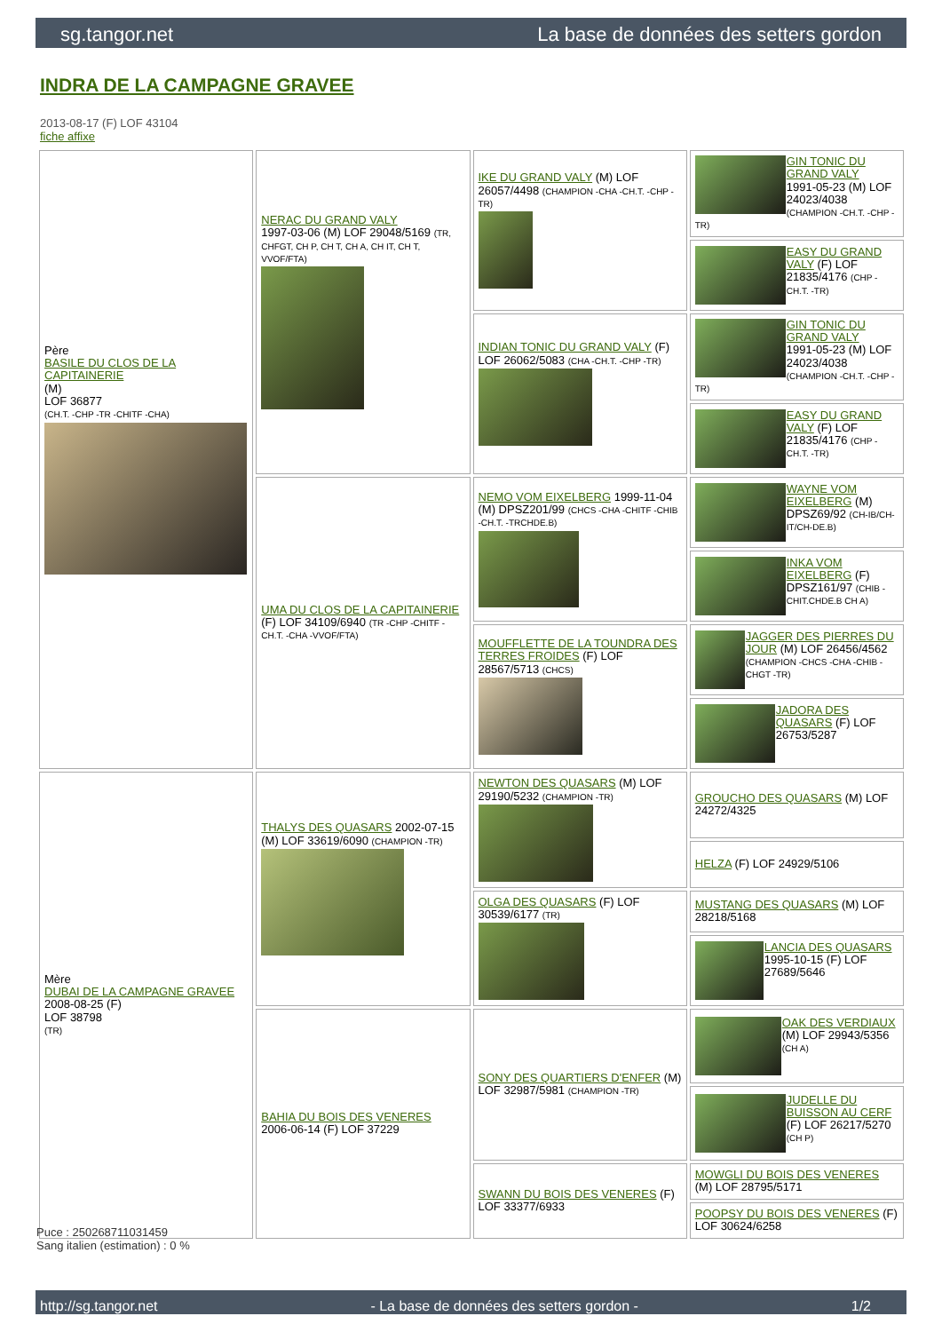sg.tangor.net La base de données des setters gordon
INDRA DE LA CAMPAGNE GRAVEE
2013-08-17 (F) LOF 43104
fiche affixe
| Père BASILE DU CLOS DE LA CAPITAINERIE (M) LOF 36877 (CH.T. -CHP -TR -CHITF -CHA) | NERAC DU GRAND VALY 1997-03-06 (M) LOF 29048/5169 (TR, CHFGT, CH P, CH T, CH A, CH IT, CH T, VVOF/FTA) | IKE DU GRAND VALY (M) LOF 26057/4498 (CHAMPION -CHA -CH.T. -CHP -TR) | GIN TONIC DU GRAND VALY 1991-05-23 (M) LOF 24023/4038 (CHAMPION -CH.T. -CHP -TR) |
| | | | EASY DU GRAND VALY (F) LOF 21835/4176 (CHP -CH.T. -TR) |
| | | INDIAN TONIC DU GRAND VALY (F) LOF 26062/5083 (CHA -CH.T. -CHP -TR) | GIN TONIC DU GRAND VALY 1991-05-23 (M) LOF 24023/4038 (CHAMPION -CH.T. -CHP -TR) |
| | | | EASY DU GRAND VALY (F) LOF 21835/4176 (CHP -CH.T. -TR) |
| | UMA DU CLOS DE LA CAPITAINERIE (F) LOF 34109/6940 (TR -CHP -CHITF -CH.T. -CHA -VVOF/FTA) | NEMO VOM EIXELBERG 1999-11-04 (M) DPSZ201/99 (CHCS -CHA -CHITF -CHIB -CH.T. -TRCHDE.B) | WAYNE VOM EIXELBERG (M) DPSZ69/92 (CH-IB/CH-IT/CH-DE.B) |
| | | | INKA VOM EIXELBERG (F) DPSZ161/97 (CHIB -CHIT.CHDE.B CH A) |
| | | MOUFFLETTE DE LA TOUNDRA DES TERRES FROIDES (F) LOF 28567/5713 (CHCS) | JAGGER DES PIERRES DU JOUR (M) LOF 26456/4562 (CHAMPION -CHCS -CHA -CHIB -CHGT -TR) |
| | | | JADORA DES QUASARS (F) LOF 26753/5287 |
| Mère DUBAI DE LA CAMPAGNE GRAVEE 2008-08-25 (F) LOF 38798 (TR) | THALYS DES QUASARS 2002-07-15 (M) LOF 33619/6090 (CHAMPION -TR) | NEWTON DES QUASARS (M) LOF 29190/5232 (CHAMPION -TR) | GROUCHO DES QUASARS (M) LOF 24272/4325 |
| | | | HELZA (F) LOF 24929/5106 |
| | | OLGA DES QUASARS (F) LOF 30539/6177 (TR) | MUSTANG DES QUASARS (M) LOF 28218/5168 |
| | | | LANCIA DES QUASARS 1995-10-15 (F) LOF 27689/5646 |
| | BAHIA DU BOIS DES VENERES 2006-06-14 (F) LOF 37229 | SONY DES QUARTIERS D'ENFER (M) LOF 32987/5981 (CHAMPION -TR) | OAK DES VERDIAUX (M) LOF 29943/5356 (CH A) |
| | | | JUDELLE DU BUISSON AU CERF (F) LOF 26217/5270 (CH P) |
| | | SWANN DU BOIS DES VENERES (F) LOF 33377/6933 | MOWGLI DU BOIS DES VENERES (M) LOF 28795/5171 |
| | | | POOPSY DU BOIS DES VENERES (F) LOF 30624/6258 |
Puce : 250268711031459
Sang italien (estimation) : 0 %
http://sg.tangor.net - La base de données des setters gordon - 1/2